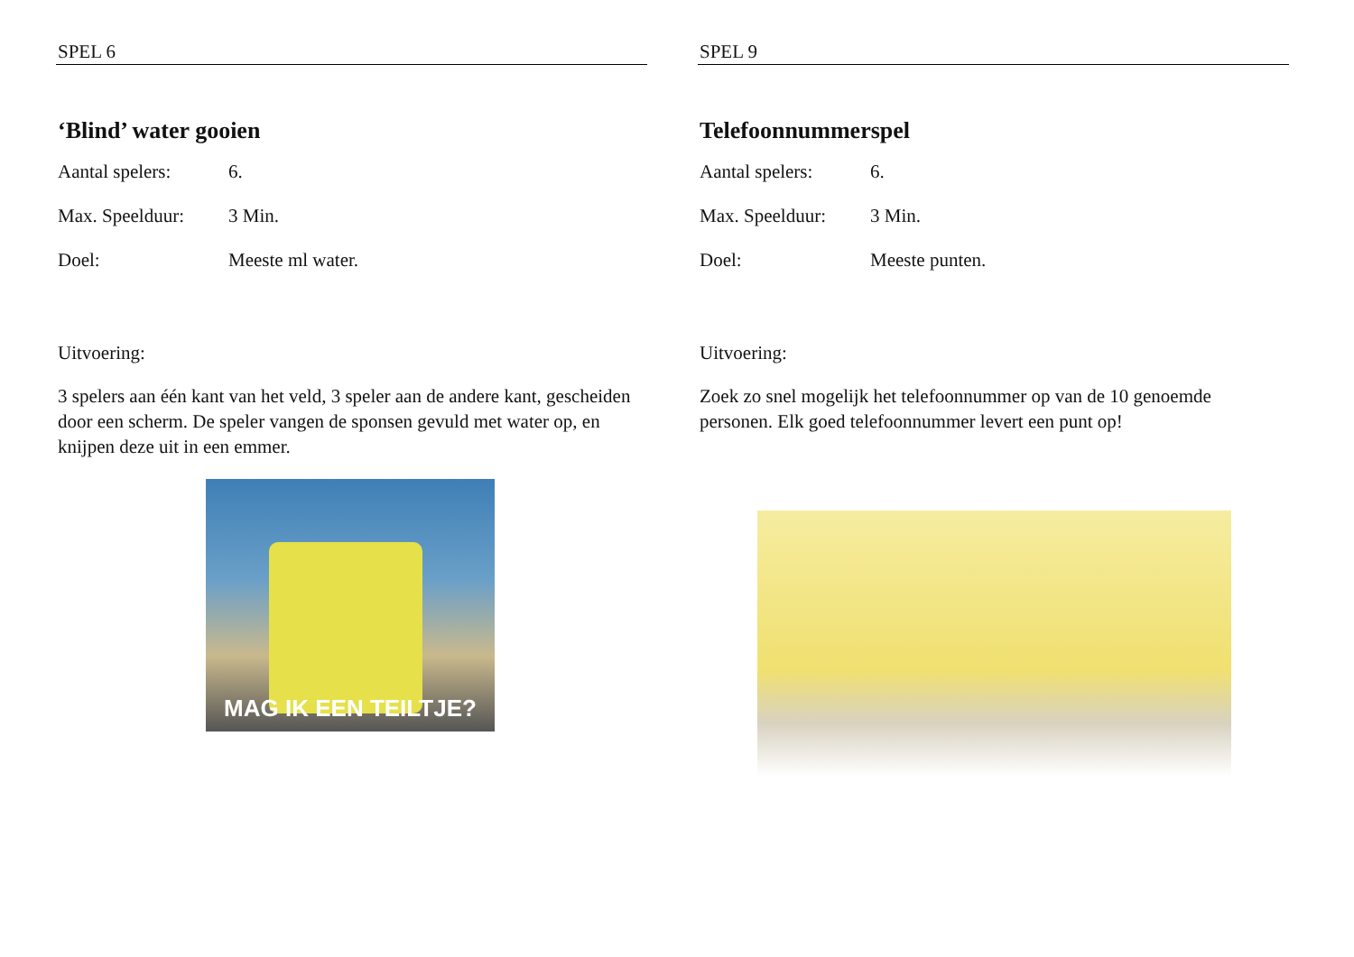SPEL 6
‘Blind’ water gooien
Aantal spelers: 6.
Max. Speelduur: 3 Min.
Doel: Meeste ml water.
Uitvoering:
3 spelers aan één kant van het veld, 3 speler aan de andere kant, gescheiden door een scherm. De speler vangen de sponsen gevuld met water op, en knijpen deze uit in een emmer.
MAG IK EEN TEILTJE?
SPEL 9
Telefoonnummerspel
Aantal spelers: 6.
Max. Speelduur: 3 Min.
Doel: Meeste punten.
Uitvoering:
Zoek zo snel mogelijk het telefoonnummer op van de 10 genoemde personen. Elk goed telefoonnummer levert een punt op!